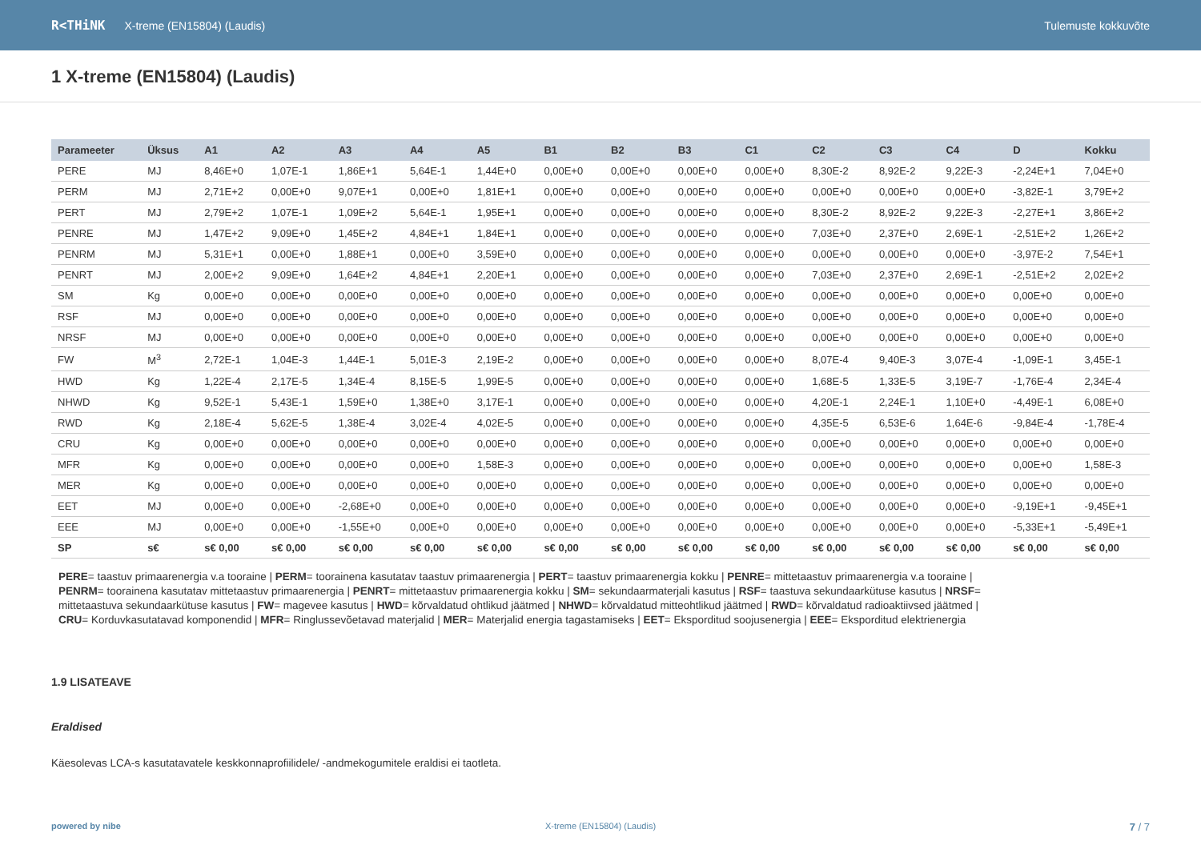R<THiNK X-treme (EN15804) (Laudis) Tulemuste kokkuvõte
1 X-treme (EN15804) (Laudis)
| Parameeter | Üksus | A1 | A2 | A3 | A4 | A5 | B1 | B2 | B3 | C1 | C2 | C3 | C4 | D | Kokku |
| --- | --- | --- | --- | --- | --- | --- | --- | --- | --- | --- | --- | --- | --- | --- | --- |
| PERE | MJ | 8,46E+0 | 1,07E-1 | 1,86E+1 | 5,64E-1 | 1,44E+0 | 0,00E+0 | 0,00E+0 | 0,00E+0 | 0,00E+0 | 8,30E-2 | 8,92E-2 | 9,22E-3 | -2,24E+1 | 7,04E+0 |
| PERM | MJ | 2,71E+2 | 0,00E+0 | 9,07E+1 | 0,00E+0 | 1,81E+1 | 0,00E+0 | 0,00E+0 | 0,00E+0 | 0,00E+0 | 0,00E+0 | 0,00E+0 | 0,00E+0 | -3,82E-1 | 3,79E+2 |
| PERT | MJ | 2,79E+2 | 1,07E-1 | 1,09E+2 | 5,64E-1 | 1,95E+1 | 0,00E+0 | 0,00E+0 | 0,00E+0 | 0,00E+0 | 8,30E-2 | 8,92E-2 | 9,22E-3 | -2,27E+1 | 3,86E+2 |
| PENRE | MJ | 1,47E+2 | 9,09E+0 | 1,45E+2 | 4,84E+1 | 1,84E+1 | 0,00E+0 | 0,00E+0 | 0,00E+0 | 0,00E+0 | 7,03E+0 | 2,37E+0 | 2,69E-1 | -2,51E+2 | 1,26E+2 |
| PENRM | MJ | 5,31E+1 | 0,00E+0 | 1,88E+1 | 0,00E+0 | 3,59E+0 | 0,00E+0 | 0,00E+0 | 0,00E+0 | 0,00E+0 | 0,00E+0 | 0,00E+0 | 0,00E+0 | -3,97E-2 | 7,54E+1 |
| PENRT | MJ | 2,00E+2 | 9,09E+0 | 1,64E+2 | 4,84E+1 | 2,20E+1 | 0,00E+0 | 0,00E+0 | 0,00E+0 | 0,00E+0 | 7,03E+0 | 2,37E+0 | 2,69E-1 | -2,51E+2 | 2,02E+2 |
| SM | Kg | 0,00E+0 | 0,00E+0 | 0,00E+0 | 0,00E+0 | 0,00E+0 | 0,00E+0 | 0,00E+0 | 0,00E+0 | 0,00E+0 | 0,00E+0 | 0,00E+0 | 0,00E+0 | 0,00E+0 | 0,00E+0 |
| RSF | MJ | 0,00E+0 | 0,00E+0 | 0,00E+0 | 0,00E+0 | 0,00E+0 | 0,00E+0 | 0,00E+0 | 0,00E+0 | 0,00E+0 | 0,00E+0 | 0,00E+0 | 0,00E+0 | 0,00E+0 | 0,00E+0 |
| NRSF | MJ | 0,00E+0 | 0,00E+0 | 0,00E+0 | 0,00E+0 | 0,00E+0 | 0,00E+0 | 0,00E+0 | 0,00E+0 | 0,00E+0 | 0,00E+0 | 0,00E+0 | 0,00E+0 | 0,00E+0 | 0,00E+0 |
| FW | M<sup>3</sup> | 2,72E-1 | 1,04E-3 | 1,44E-1 | 5,01E-3 | 2,19E-2 | 0,00E+0 | 0,00E+0 | 0,00E+0 | 0,00E+0 | 8,07E-4 | 9,40E-3 | 3,07E-4 | -1,09E-1 | 3,45E-1 |
| HWD | Kg | 1,22E-4 | 2,17E-5 | 1,34E-4 | 8,15E-5 | 1,99E-5 | 0,00E+0 | 0,00E+0 | 0,00E+0 | 0,00E+0 | 1,68E-5 | 1,33E-5 | 3,19E-7 | -1,76E-4 | 2,34E-4 |
| NHWD | Kg | 9,52E-1 | 5,43E-1 | 1,59E+0 | 1,38E+0 | 3,17E-1 | 0,00E+0 | 0,00E+0 | 0,00E+0 | 0,00E+0 | 4,20E-1 | 2,24E-1 | 1,10E+0 | -4,49E-1 | 6,08E+0 |
| RWD | Kg | 2,18E-4 | 5,62E-5 | 1,38E-4 | 3,02E-4 | 4,02E-5 | 0,00E+0 | 0,00E+0 | 0,00E+0 | 0,00E+0 | 4,35E-5 | 6,53E-6 | 1,64E-6 | -9,84E-4 | -1,78E-4 |
| CRU | Kg | 0,00E+0 | 0,00E+0 | 0,00E+0 | 0,00E+0 | 0,00E+0 | 0,00E+0 | 0,00E+0 | 0,00E+0 | 0,00E+0 | 0,00E+0 | 0,00E+0 | 0,00E+0 | 0,00E+0 | 0,00E+0 |
| MFR | Kg | 0,00E+0 | 0,00E+0 | 0,00E+0 | 0,00E+0 | 1,58E-3 | 0,00E+0 | 0,00E+0 | 0,00E+0 | 0,00E+0 | 0,00E+0 | 0,00E+0 | 0,00E+0 | 0,00E+0 | 1,58E-3 |
| MER | Kg | 0,00E+0 | 0,00E+0 | 0,00E+0 | 0,00E+0 | 0,00E+0 | 0,00E+0 | 0,00E+0 | 0,00E+0 | 0,00E+0 | 0,00E+0 | 0,00E+0 | 0,00E+0 | 0,00E+0 | 0,00E+0 |
| EET | MJ | 0,00E+0 | 0,00E+0 | -2,68E+0 | 0,00E+0 | 0,00E+0 | 0,00E+0 | 0,00E+0 | 0,00E+0 | 0,00E+0 | 0,00E+0 | 0,00E+0 | 0,00E+0 | -9,19E+1 | -9,45E+1 |
| EEE | MJ | 0,00E+0 | 0,00E+0 | -1,55E+0 | 0,00E+0 | 0,00E+0 | 0,00E+0 | 0,00E+0 | 0,00E+0 | 0,00E+0 | 0,00E+0 | 0,00E+0 | 0,00E+0 | -5,33E+1 | -5,49E+1 |
| SP | s€ | s€ 0,00 | s€ 0,00 | s€ 0,00 | s€ 0,00 | s€ 0,00 | s€ 0,00 | s€ 0,00 | s€ 0,00 | s€ 0,00 | s€ 0,00 | s€ 0,00 | s€ 0,00 | s€ 0,00 | s€ 0,00 |
PERE= taastuv primaarenergia v.a tooraine | PERM= toorainena kasutatav taastuv primaarenergia | PERT= taastuv primaarenergia kokku | PENRE= mittetaastuv primaarenergia v.a tooraine | PENRM= toorainena kasutatav mittetaastuv primaarenergia | PENRT= mittetaastuv primaarenergia kokku | SM= sekundaarmaterjali kasutus | RSF= taastuva sekundaarkütuse kasutus | NRSF= mittetaastuva sekundaarkütuse kasutus | FW= magevee kasutus | HWD= kõrvaldatud ohtlikud jäätmed | NHWD= kõrvaldatud mitteohtlikud jäätmed | RWD= kõrvaldatud radioaktiivsed jäätmed | CRU= Korduvkasutatavad komponendid | MFR= Ringlussevõetavad materjalid | MER= Materjalid energia tagastamiseks | EET= Eksporditud soojusenergia | EEE= Eksporditud elektrienergia
1.9 LISATEAVE
Eraldised
Käesolevas LCA-s kasutatavatele keskkonnaprofiilidele/ -andmekogumitele eraldisi ei taotleta.
powered by nibe X-treme (EN15804) (Laudis)
7 / 7